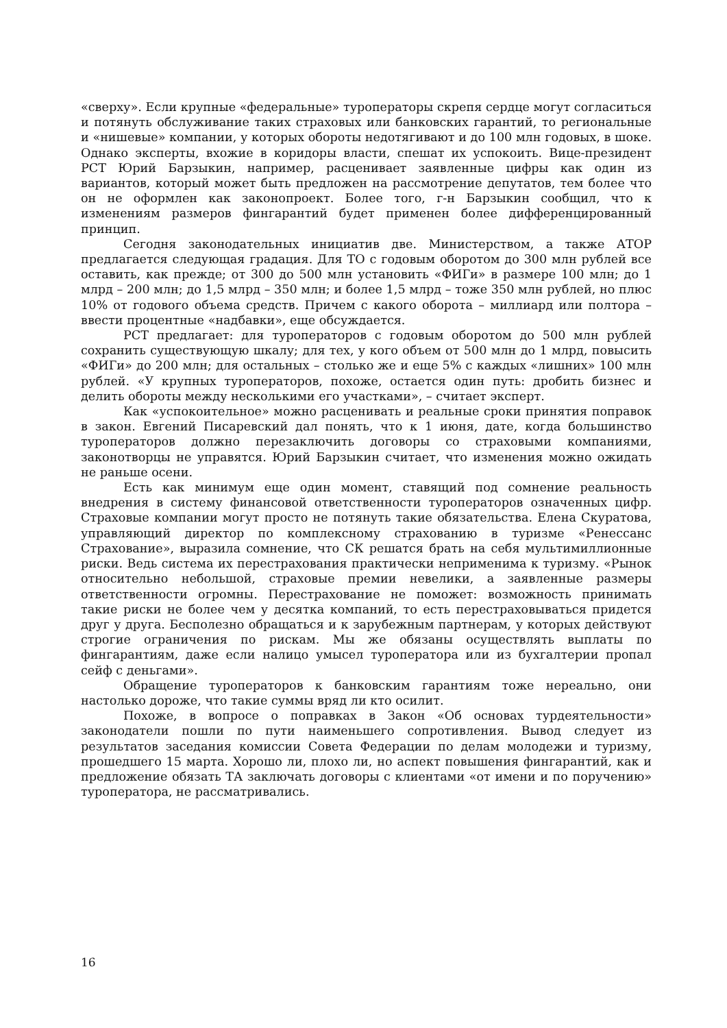«сверху». Если крупные «федеральные» туроператоры скрепя сердце могут согласиться и потянуть обслуживание таких страховых или банковских гарантий, то региональные и «нишевые» компании, у которых обороты недотягивают и до 100 млн годовых, в шоке. Однако эксперты, вхожие в коридоры власти, спешат их успокоить. Вице-президент РСТ Юрий Барзыкин, например, расценивает заявленные цифры как один из вариантов, который может быть предложен на рассмотрение депутатов, тем более что он не оформлен как законопроект. Более того, г-н Барзыкин сообщил, что к изменениям размеров фингарантий будет применен более дифференцированный принцип.
Сегодня законодательных инициатив две. Министерством, а также АТОР предлагается следующая градация. Для ТО с годовым оборотом до 300 млн рублей все оставить, как прежде; от 300 до 500 млн установить «ФИГи» в размере 100 млн; до 1 млрд – 200 млн; до 1,5 млрд – 350 млн; и более 1,5 млрд – тоже 350 млн рублей, но плюс 10% от годового объема средств. Причем с какого оборота – миллиард или полтора – ввести процентные «надбавки», еще обсуждается.
РСТ предлагает: для туроператоров с годовым оборотом до 500 млн рублей сохранить существующую шкалу; для тех, у кого объем от 500 млн до 1 млрд, повысить «ФИГи» до 200 млн; для остальных – столько же и еще 5% с каждых «лишних» 100 млн рублей. «У крупных туроператоров, похоже, остается один путь: дробить бизнес и делить обороты между несколькими его участками», – считает эксперт.
Как «успокоительное» можно расценивать и реальные сроки принятия поправок в закон. Евгений Писаревский дал понять, что к 1 июня, дате, когда большинство туроператоров должно перезаключить договоры со страховыми компаниями, законотворцы не управятся. Юрий Барзыкин считает, что изменения можно ожидать не раньше осени.
Есть как минимум еще один момент, ставящий под сомнение реальность внедрения в систему финансовой ответственности туроператоров означенных цифр. Страховые компании могут просто не потянуть такие обязательства. Елена Скуратова, управляющий директор по комплексному страхованию в туризме «Ренессанс Страхование», выразила сомнение, что СК решатся брать на себя мультимиллионные риски. Ведь система их перестрахования практически неприменима к туризму. «Рынок относительно небольшой, страховые премии невелики, а заявленные размеры ответственности огромны. Перестрахование не поможет: возможность принимать такие риски не более чем у десятка компаний, то есть перестраховываться придется друг у друга. Бесполезно обращаться и к зарубежным партнерам, у которых действуют строгие ограничения по рискам. Мы же обязаны осуществлять выплаты по фингарантиям, даже если налицо умысел туроператора или из бухгалтерии пропал сейф с деньгами».
Обращение туроператоров к банковским гарантиям тоже нереально, они настолько дороже, что такие суммы вряд ли кто осилит.
Похоже, в вопросе о поправках в Закон «Об основах турдеятельности» законодатели пошли по пути наименьшего сопротивления. Вывод следует из результатов заседания комиссии Совета Федерации по делам молодежи и туризму, прошедшего 15 марта. Хорошо ли, плохо ли, но аспект повышения фингарантий, как и предложение обязать ТА заключать договоры с клиентами «от имени и по поручению» туроператора, не рассматривались.
16